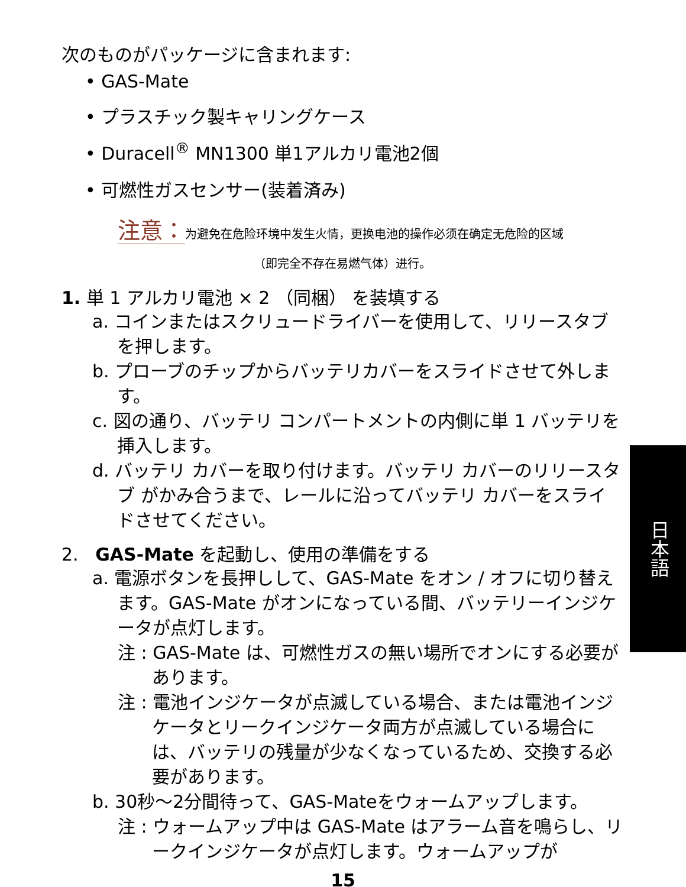次のものがパッケージに含まれます:
• GAS-Mate
• プラスチック製キャリングケース
• Duracell<sup>®</sup> MN1300 単1アルカリ電池2個
• 可燃性ガスセンサー(装着済み)
注意：为避免在危险环境中发生火情，更换电池的操作必须在确定无危险的区域
（即完全不存在易燃气体）进行。
1. 単 1 アルカリ電池 × 2 （同梱） を装填する
a. コインまたはスクリュードライバーを使用して、リリースタブを押します。
b. プローブのチップからバッテリカバーをスライドさせて外します。
c. 図の通り、バッテリ コンパートメントの内側に単 1 バッテリを挿入します。
d. バッテリ カバーを取り付けます。バッテリ カバーのリリースタブ がかみ合うまで、レールに沿ってバッテリ カバーをスライドさせてください。
2. GAS-Mate を起動し、使用の準備をする
a. 電源ボタンを長押しして、GAS-Mate をオン / オフに切り替えます。GAS-Mate がオンになっている間、バッテリーインジケータが点灯します。
注 : GAS-Mate は、可燃性ガスの無い場所でオンにする必要があります。
注 : 電池インジケータが点滅している場合、または電池インジケータとリークインジケータ両方が点滅している場合には、バッテリの残量が少なくなっているため、交換する必要があります。
b. 30秒～2分間待って、GAS-Mateをウォームアップします。
注 : ウォームアップ中は GAS-Mate はアラーム音を鳴らし、リークインジケータが点灯します。ウォームアップが
15
日本語